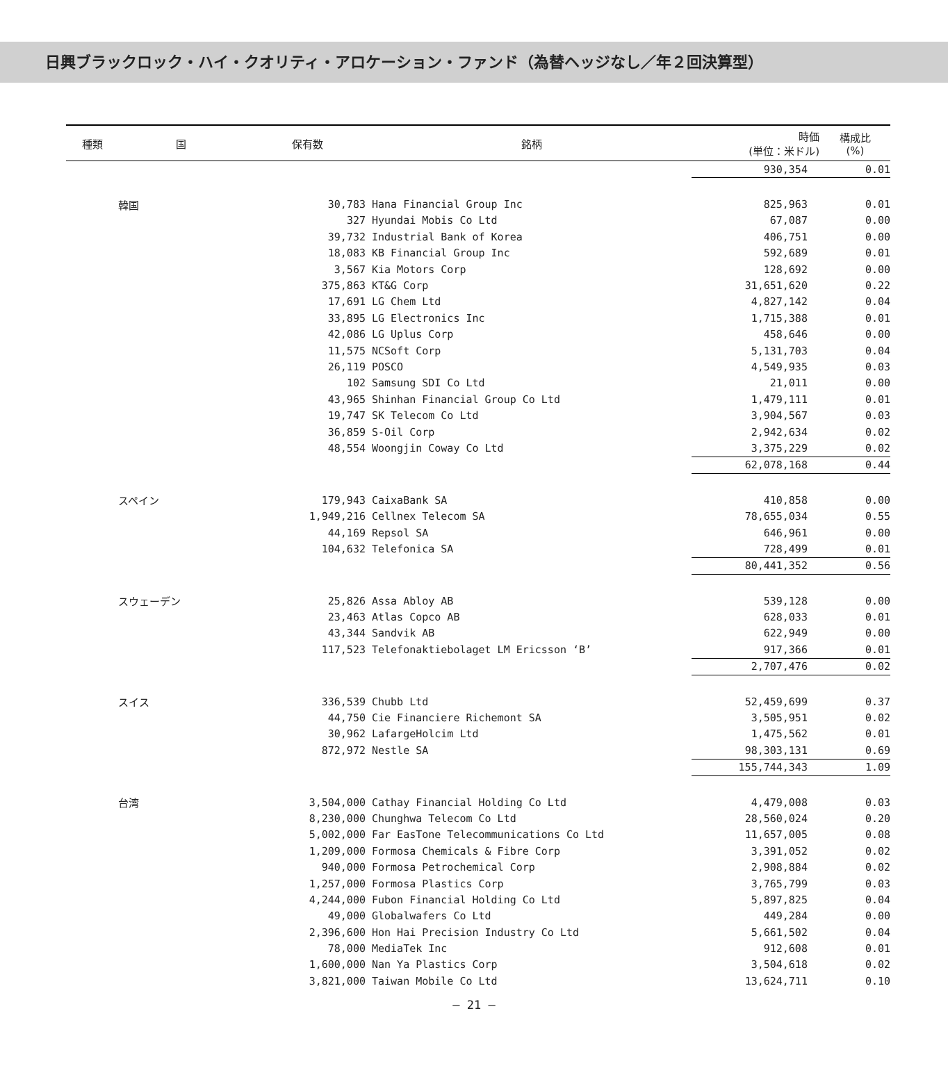日興ブラックロック・ハイ・クオリティ・アロケーション・ファンド（為替ヘッジなし／年２回決算型）
| 種類 | 国 | 保有数 | 銘柄 | 時価 (単位：米ドル) | 構成比 (%) |
| --- | --- | --- | --- | --- | --- |
| | | | | 930,354 | 0.01 |
| | 韓国 | 30,783 | Hana Financial Group Inc | 825,963 | 0.01 |
| | | 327 | Hyundai Mobis Co Ltd | 67,087 | 0.00 |
| | | 39,732 | Industrial Bank of Korea | 406,751 | 0.00 |
| | | 18,083 | KB Financial Group Inc | 592,689 | 0.01 |
| | | 3,567 | Kia Motors Corp | 128,692 | 0.00 |
| | | 375,863 | KT&G Corp | 31,651,620 | 0.22 |
| | | 17,691 | LG Chem Ltd | 4,827,142 | 0.04 |
| | | 33,895 | LG Electronics Inc | 1,715,388 | 0.01 |
| | | 42,086 | LG Uplus Corp | 458,646 | 0.00 |
| | | 11,575 | NCSoft Corp | 5,131,703 | 0.04 |
| | | 26,119 | POSCO | 4,549,935 | 0.03 |
| | | 102 | Samsung SDI Co Ltd | 21,011 | 0.00 |
| | | 43,965 | Shinhan Financial Group Co Ltd | 1,479,111 | 0.01 |
| | | 19,747 | SK Telecom Co Ltd | 3,904,567 | 0.03 |
| | | 36,859 | S-Oil Corp | 2,942,634 | 0.02 |
| | | 48,554 | Woongjin Coway Co Ltd | 3,375,229 | 0.02 |
| | | | | 62,078,168 | 0.44 |
| | スペイン | 179,943 | CaixaBank SA | 410,858 | 0.00 |
| | | 1,949,216 | Cellnex Telecom SA | 78,655,034 | 0.55 |
| | | 44,169 | Repsol SA | 646,961 | 0.00 |
| | | 104,632 | Telefonica SA | 728,499 | 0.01 |
| | | | | 80,441,352 | 0.56 |
| | スウェーデン | 25,826 | Assa Abloy AB | 539,128 | 0.00 |
| | | 23,463 | Atlas Copco AB | 628,033 | 0.01 |
| | | 43,344 | Sandvik AB | 622,949 | 0.00 |
| | | 117,523 | Telefonaktiebolaget LM Ericsson ‘B’ | 917,366 | 0.01 |
| | | | | 2,707,476 | 0.02 |
| | スイス | 336,539 | Chubb Ltd | 52,459,699 | 0.37 |
| | | 44,750 | Cie Financiere Richemont SA | 3,505,951 | 0.02 |
| | | 30,962 | LafargeHolcim Ltd | 1,475,562 | 0.01 |
| | | 872,972 | Nestle SA | 98,303,131 | 0.69 |
| | | | | 155,744,343 | 1.09 |
| | 台湾 | 3,504,000 | Cathay Financial Holding Co Ltd | 4,479,008 | 0.03 |
| | | 8,230,000 | Chunghwa Telecom Co Ltd | 28,560,024 | 0.20 |
| | | 5,002,000 | Far EasTone Telecommunications Co Ltd | 11,657,005 | 0.08 |
| | | 1,209,000 | Formosa Chemicals & Fibre Corp | 3,391,052 | 0.02 |
| | | 940,000 | Formosa Petrochemical Corp | 2,908,884 | 0.02 |
| | | 1,257,000 | Formosa Plastics Corp | 3,765,799 | 0.03 |
| | | 4,244,000 | Fubon Financial Holding Co Ltd | 5,897,825 | 0.04 |
| | | 49,000 | Globalwafers Co Ltd | 449,284 | 0.00 |
| | | 2,396,600 | Hon Hai Precision Industry Co Ltd | 5,661,502 | 0.04 |
| | | 78,000 | MediaTek Inc | 912,608 | 0.01 |
| | | 1,600,000 | Nan Ya Plastics Corp | 3,504,618 | 0.02 |
| | | 3,821,000 | Taiwan Mobile Co Ltd | 13,624,711 | 0.10 |
― 21 ―